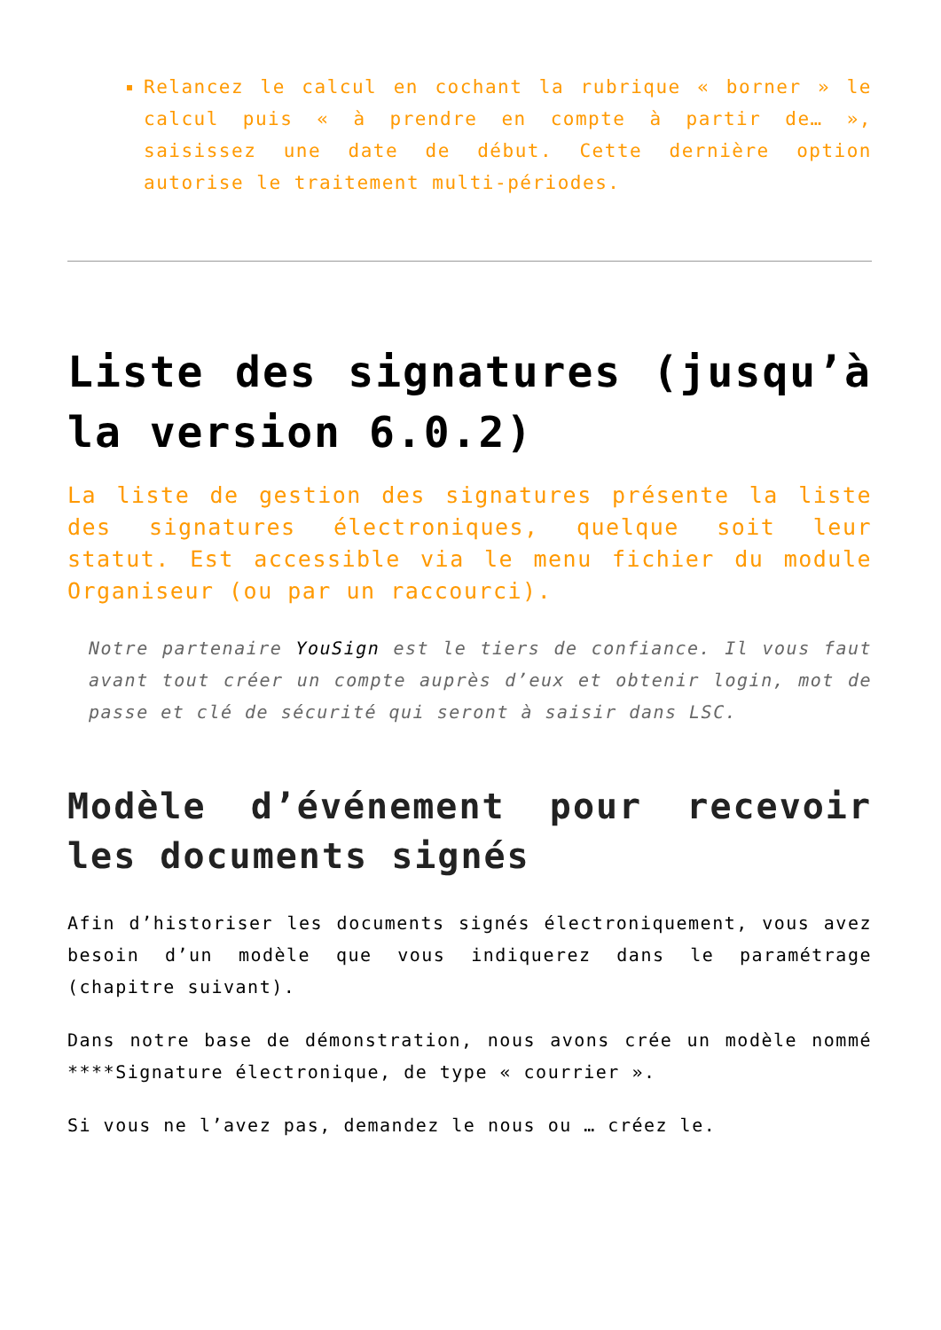Relancez le calcul en cochant la rubrique « borner » le calcul puis « à prendre en compte à partir de… », saisissez une date de début. Cette dernière option autorise le traitement multi-périodes.
Liste des signatures (jusqu’à la version 6.0.2)
La liste de gestion des signatures présente la liste des signatures électroniques, quelque soit leur statut. Est accessible via le menu fichier du module Organiseur (ou par un raccourci).
Notre partenaire YouSign est le tiers de confiance. Il vous faut avant tout créer un compte auprès d’eux et obtenir login, mot de passe et clé de sécurité qui seront à saisir dans LSC.
Modèle d’événement pour recevoir les documents signés
Afin d’historiser les documents signés électroniquement, vous avez besoin d’un modèle que vous indiquerez dans le paramétrage (chapitre suivant).
Dans notre base de démonstration, nous avons crée un modèle nommé ****Signature électronique, de type « courrier ».
Si vous ne l’avez pas, demandez le nous ou … créez le.